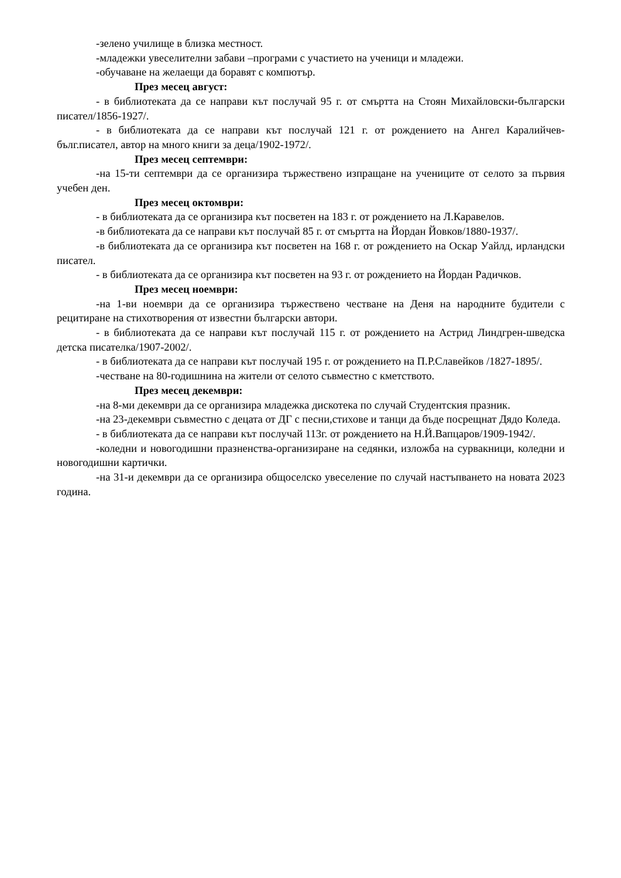-зелено училище в близка местност.
-младежки увеселителни забави –програми с участието на ученици и младежи.
-обучаване на желаещи да боравят с компютър.
През месец август:
- в библиотеката да се направи кът послучай 95 г. от смъртта на Стоян Михайловски-български писател/1856-1927/.
- в библиотеката да се направи кът послучай 121 г. от рождението на Ангел Каралийчев-бълг.писател, автор на много книги за деца/1902-1972/.
През месец септември:
-на 15-ти септември да се организира тържествено изпращане на учениците от селото за първия учебен ден.
През месец октомври:
- в библиотеката да се организира кът посветен на 183 г. от рождението на Л.Каравелов.
-в библиотеката да се направи кът послучай 85 г. от смъртта на Йордан Йовков/1880-1937/.
-в библиотеката да се организира кът посветен на 168 г. от рождението на Оскар Уайлд, ирландски писател.
- в библиотеката да се организира кът посветен на 93 г. от рождението на Йордан Радичков.
През месец ноември:
-на 1-ви ноември да се организира тържествено честване на Деня на народните будители с рецитиране на стихотворения от известни български автори.
- в библиотеката да се направи кът послучай 115 г. от рождението на Астрид Линдгрен-шведска детска писателка/1907-2002/.
- в библиотеката да се направи кът послучай 195 г. от рождението на П.Р.Славейков /1827-1895/.
-честване на 80-годишнина на жители от селото съвместно с кметството.
През месец декември:
-на 8-ми декември да се организира младежка дискотека по случай Студентския празник.
-на 23-декември съвместно с децата от ДГ с песни,стихове и танци да бъде посрещнат Дядо Коледа.
- в библиотеката да се направи кът послучай 113г. от рождението на Н.Й.Вапцаров/1909-1942/.
-коледни и новогодишни празненства-организиране на седянки, изложба на сурвакници, коледни и новогодишни картички.
-на 31-и декември да се организира общоселско увеселение по случай настъпването на новата 2023 година.